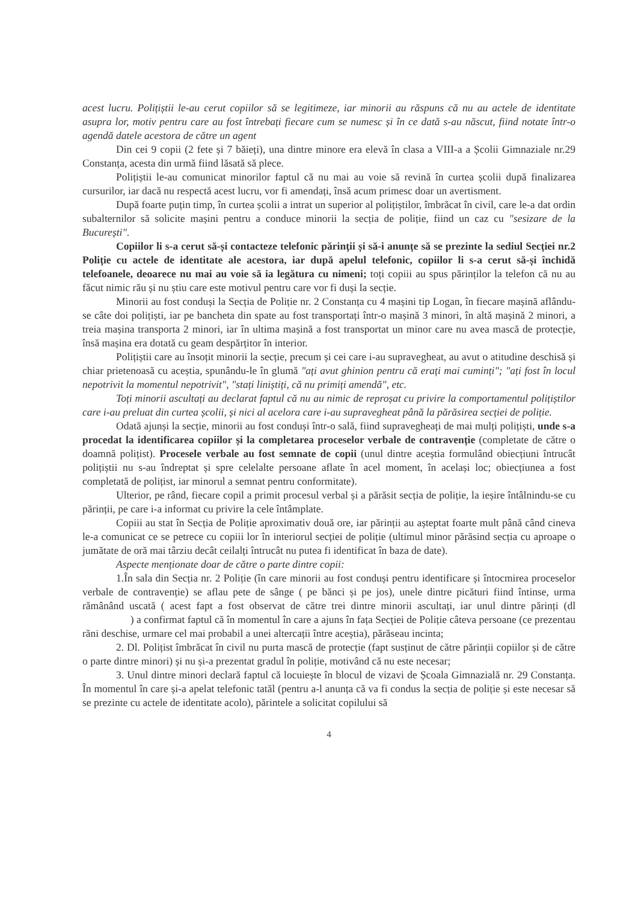acest lucru. Polițiștii le-au cerut copiilor să se legitimeze, iar minorii au răspuns că nu au actele de identitate asupra lor, motiv pentru care au fost întrebați fiecare cum se numesc și în ce dată s-au născut, fiind notate într-o agendă datele acestora de către un agent
Din cei 9 copii (2 fete și 7 băieți), una dintre minore era elevă în clasa a VIII-a a Școlii Gimnaziale nr.29 Constanța, acesta din urmă fiind lăsată să plece.
Polițiștii le-au comunicat minorilor faptul că nu mai au voie să revină în curtea școlii după finalizarea cursurilor, iar dacă nu respectă acest lucru, vor fi amendați, însă acum primesc doar un avertisment.
După foarte puțin timp, în curtea școlii a intrat un superior al polițiștilor, îmbrăcat în civil, care le-a dat ordin subalternilor să solicite mașini pentru a conduce minorii la secția de poliție, fiind un caz cu "sesizare de la București".
Copiilor li s-a cerut să-și contacteze telefonic părinții și să-i anunțe să se prezinte la sediul Secției nr.2 Poliție cu actele de identitate ale acestora, iar după apelul telefonic, copiilor li s-a cerut să-și închidă telefoanele, deoarece nu mai au voie să ia legătura cu nimeni; toți copiii au spus părinților la telefon că nu au făcut nimic rău și nu știu care este motivul pentru care vor fi duși la secție.
Minorii au fost conduși la Secția de Poliție nr. 2 Constanța cu 4 mașini tip Logan, în fiecare mașină aflându-se câte doi polițiști, iar pe bancheta din spate au fost transportați într-o mașină 3 minori, în altă mașină 2 minori, a treia mașina transporta 2 minori, iar în ultima mașină a fost transportat un minor care nu avea mască de protecție, însă mașina era dotată cu geam despărțitor în interior.
Polițiștii care au însoțit minorii la secție, precum și cei care i-au supravegheat, au avut o atitudine deschisă și chiar prietenoasă cu aceștia, spunându-le în glumă "ați avut ghinion pentru că erați mai cuminți"; "ați fost în locul nepotrivit la momentul nepotrivit", "stați liniștiți, că nu primiți amendă", etc.
Toți minorii ascultați au declarat faptul că nu au nimic de reproșat cu privire la comportamentul polițiștilor care i-au preluat din curtea școlii, și nici al acelora care i-au supravegheat până la părăsirea secției de poliție.
Odată ajunși la secție, minorii au fost conduși într-o sală, fiind supravegheați de mai mulți polițiști, unde s-a procedat la identificarea copiilor și la completarea proceselor verbale de contravenție (completate de către o doamnă polițist). Procesele verbale au fost semnate de copii (unul dintre aceștia formulând obiecțiuni întrucât polițiștii nu s-au îndreptat și spre celelalte persoane aflate în acel moment, în același loc; obiecțiunea a fost completată de polițist, iar minorul a semnat pentru conformitate).
Ulterior, pe rând, fiecare copil a primit procesul verbal și a părăsit secția de poliție, la ieșire întâlnindu-se cu părinții, pe care i-a informat cu privire la cele întâmplate.
Copiii au stat în Secția de Poliție aproximativ două ore, iar părinții au așteptat foarte mult până când cineva le-a comunicat ce se petrece cu copiii lor în interiorul secției de poliție (ultimul minor părăsind secția cu aproape o jumătate de oră mai târziu decât ceilalți întrucât nu putea fi identificat în baza de date).
Aspecte menționate doar de către o parte dintre copii:
1.În sala din Secția nr. 2 Poliție (în care minorii au fost conduși pentru identificare și întocmirea proceselor verbale de contravenție) se aflau pete de sânge ( pe bănci și pe jos), unele dintre picături fiind întinse, urma rămânând uscată ( acest fapt a fost observat de către trei dintre minorii ascultați, iar unul dintre părinți (dl ) a confirmat faptul că în momentul în care a ajuns în fața Secției de Poliție câteva persoane (ce prezentau răni deschise, urmare cel mai probabil a unei altercații între aceștia), părăseau incinta;
2. Dl. Polițist îmbrăcat în civil nu purta mască de protecție (fapt susținut de către părinții copiilor și de către o parte dintre minori) și nu și-a prezentat gradul în poliție, motivând că nu este necesar;
3. Unul dintre minori declară faptul că locuiește în blocul de vizavi de Școala Gimnazială nr. 29 Constanța. În momentul în care și-a apelat telefonic tatăl (pentru a-l anunța că va fi condus la secția de poliție și este necesar să se prezinte cu actele de identitate acolo), părintele a solicitat copilului să
4